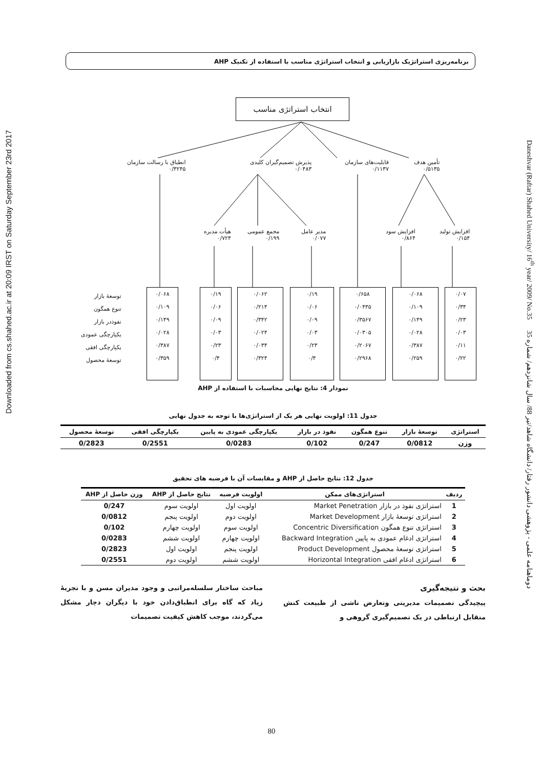برنامه‌ریزی استراتژیک بازاریابی و انتخاب استراتژی مناسب با استفاده از تکنیک AHP
Downloaded from cs.shahed.ac.ir at 20:09 IRST on Saturday September 23rd 2017
Daneshvar (Raftar) Shahed University/ 16<sup>th</sup> year/ 2009/ No.35 دوماهنامه علمی - پژوهشی دانشور رفتار/ دانشگاه شاهد/تیر 88/ سال شانزدهم/ شماره 35
انتخاب استراتژی مناسب
انطباق با رسالت سازمان
۰/۳۲۴۵
پذیرش تصمیم‌گیران کلیدی
۰/۰۴۸۳
قابلیت‌های سازمان
۰/۱۱۳۷
تأمین هدف
۰/۵۱۳۵
هیأت مدیره
۰/۷۲۴
مجمع عمومی
۰/۱۹۹
مدیر عامل
۰/۰۷۷
افزایش سود
۰/۸۶۴
افزایش تولید
۰/۱۵۴
توسعهٔ بازار
تنوع همگون
نفوذدر بازار
یکپارچگی عمودی
یکپارچگی افقی
توسعهٔ محصول
۰/۰۶۸
۰/۱۰۹
۰/۱۴۹
۰/۰۲۸
۰/۳۸۷
۰/۳۵۹
۰/۱۹
۰/۰۶
۰/۰۹
۰/۰۳
۰/۲۳
۰/۴
۰/۰۶۲
۰/۲۱۴
۰/۳۴۲
۰/۰۲۴
۰/۰۳۴
۰/۳۲۴
۰/۱۹
۰/۰۶
۰/۰۹
۰/۰۳
۰/۲۳
۰/۴
۰/۶۵۸
۰/۰۴۳۵
۰/۳۵۶۷
۰/۰۳۰۵
۰/۲۰۶۷
۰/۲۹۶۸
۰/۰۶۸
۰/۱۰۹
۰/۱۴۹
۰/۰۲۸
۰/۳۸۷
۰/۲۵۹
۰/۰۷
۰/۳۴
۰/۲۳
۰/۰۳
۰/۱۱
۰/۲۲
نمودار 4: نتایج نهایی محاسبات با استفاده از AHP
جدول 11: اولویت نهایی هر یک از استراتژی‌ها با توجه به جدول نهایی
| استراتژی | توسعهٔ بازار | تنوع همگون | نفوذ در بازار | یکپارچگی عمودی به پایین | یکپارچگی افقی | توسعهٔ محصول |
| --- | --- | --- | --- | --- | --- | --- |
| وزن | 0/0812 | 0/247 | 0/102 | 0/0283 | 0/2551 | 0/2823 |
جدول 12: نتایج حاصل از AHP و مقایسات آن با فرضیه های تحقیق
| ردیف | استراتژی‌های ممکن | اولویت فرضیه | نتایج حاصل از AHP | وزن حاصل از AHP |
| --- | --- | --- | --- | --- |
| 1 | استراتژی نفوذ در بازار Market Penetration | اولویت اول | اولویت سوم | 0/247 |
| 2 | استراتژی توسعهٔ بازار Market Development | اولویت دوم | اولویت پنجم | 0/0812 |
| 3 | استراتژی تنوع همگون Concentric Diversification | اولویت سوم | اولویت چهارم | 0/102 |
| 4 | استراتژی ادغام عمودی به پایین Backward Integration | اولویت چهارم | اولویت ششم | 0/0283 |
| 5 | استراتژی توسعهٔ محصول Product Development | اولویت پنجم | اولویت اول | 0/2823 |
| 6 | استراتژی ادغام افقی Horizontal Integration | اولویت ششم | اولویت دوم | 0/2551 |
بحث و نتیجه‌گیری
پیچیدگی تصمیمات مدیریتی وتعارض ناشی از طبیعت کنش متقابل ارتباطی در یک تصمیم‌گیری گروهی و
مباحث ساختار سلسله‌مراتبی و وجود مدیران مسن و با تجربهٔ زیاد که گاه برای انطباق‌دادن خود با دیگران دچار مشکل می‌گردند، موجب کاهش کیفیت تصمیمات
80